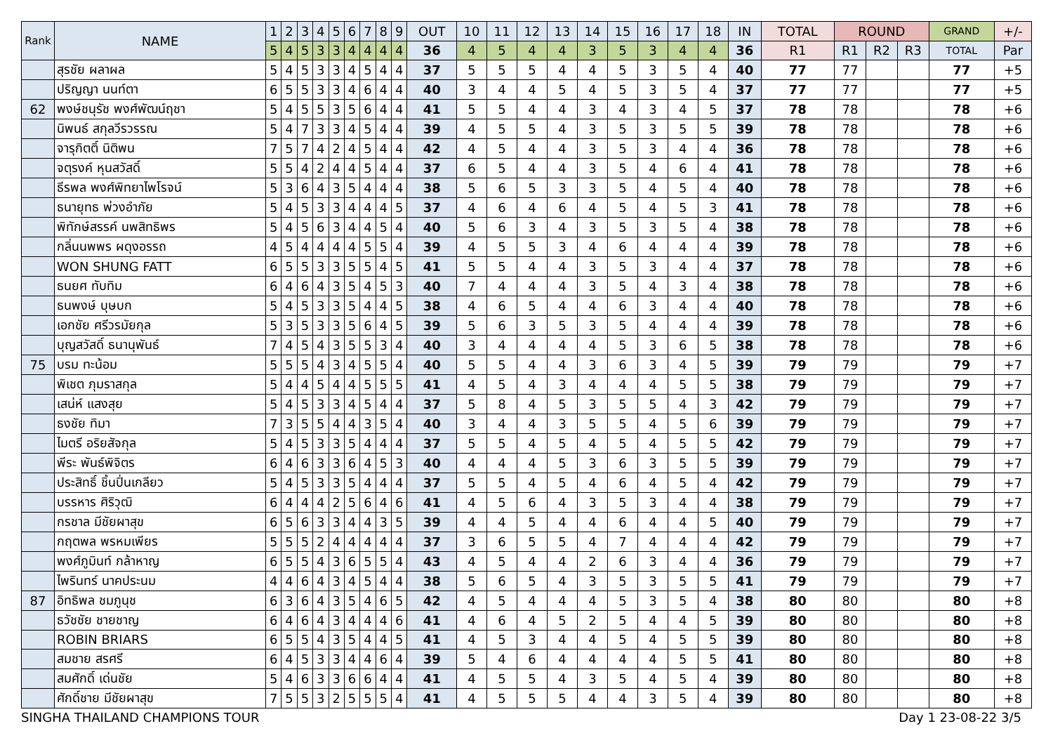| Rank | NAME | 1 | 2 | 3 | 4 | 5 | 6 | 7 | 8 | 9 | OUT | 10 | 11 | 12 | 13 | 14 | 15 | 16 | 17 | 18 | IN | TOTAL | ROUND | | | GRAND | +/- |
| --- | --- | --- | --- | --- | --- | --- | --- | --- | --- | --- | --- | --- | --- | --- | --- | --- | --- | --- | --- | --- | --- | --- | --- | --- | --- | --- | --- |
| | | 5 | 4 | 5 | 3 | 3 | 4 | 4 | 4 | 4 | 36 | 4 | 5 | 4 | 4 | 3 | 5 | 3 | 4 | 4 | 36 | R1 | R1 | R2 | R3 | TOTAL | Par |
| | สุรชัย ผลาผล | 5 | 4 | 5 | 3 | 3 | 4 | 5 | 4 | 4 | 37 | 5 | 5 | 5 | 4 | 4 | 5 | 3 | 5 | 4 | 40 | 77 | 77 | | | 77 | +5 |
| | ปริญญา นนท์ตา | 6 | 5 | 5 | 3 | 3 | 4 | 6 | 4 | 4 | 40 | 3 | 4 | 4 | 5 | 4 | 5 | 3 | 5 | 4 | 37 | 77 | 77 | | | 77 | +5 |
| 62 | พงษ์ชนุรัช พงศ์พัฒน์ฤชา | 5 | 4 | 5 | 5 | 3 | 5 | 6 | 4 | 4 | 41 | 5 | 5 | 4 | 4 | 3 | 4 | 3 | 4 | 5 | 37 | 78 | 78 | | | 78 | +6 |
| | นิพนธ์ สกุลวีรวรรณ | 5 | 4 | 7 | 3 | 3 | 4 | 5 | 4 | 4 | 39 | 4 | 5 | 5 | 4 | 3 | 5 | 3 | 5 | 5 | 39 | 78 | 78 | | | 78 | +6 |
| | จารุกิตติ์ นิติพน | 7 | 5 | 7 | 4 | 2 | 4 | 5 | 4 | 4 | 42 | 4 | 5 | 4 | 4 | 3 | 5 | 3 | 4 | 4 | 36 | 78 | 78 | | | 78 | +6 |
| | จตุรงค์ หุนสวัสดิ์ | 5 | 5 | 4 | 2 | 4 | 4 | 5 | 4 | 4 | 37 | 6 | 5 | 4 | 4 | 3 | 5 | 4 | 6 | 4 | 41 | 78 | 78 | | | 78 | +6 |
| | ธีรพล พงศ์พิทยาไพโรจน์ | 5 | 3 | 6 | 4 | 3 | 5 | 4 | 4 | 4 | 38 | 5 | 6 | 5 | 3 | 3 | 5 | 4 | 5 | 4 | 40 | 78 | 78 | | | 78 | +6 |
| | ธนายุทธ พ่วงอำภัย | 5 | 4 | 5 | 3 | 3 | 4 | 4 | 4 | 5 | 37 | 4 | 6 | 4 | 6 | 4 | 5 | 4 | 5 | 3 | 41 | 78 | 78 | | | 78 | +6 |
| | พิทักษ์สรรค์ นพสิทธิพร | 5 | 4 | 5 | 6 | 3 | 4 | 4 | 5 | 4 | 40 | 5 | 6 | 3 | 4 | 3 | 5 | 3 | 5 | 4 | 38 | 78 | 78 | | | 78 | +6 |
| | กลิ่นนพพร ผดุงอรรถ | 4 | 5 | 4 | 4 | 4 | 4 | 5 | 5 | 4 | 39 | 4 | 5 | 5 | 3 | 4 | 6 | 4 | 4 | 4 | 39 | 78 | 78 | | | 78 | +6 |
| | WON SHUNG FATT | 6 | 5 | 5 | 3 | 3 | 5 | 5 | 4 | 5 | 41 | 5 | 5 | 4 | 4 | 3 | 5 | 3 | 4 | 4 | 37 | 78 | 78 | | | 78 | +6 |
| | ธนยศ ทับทิม | 6 | 4 | 6 | 4 | 3 | 5 | 4 | 5 | 3 | 40 | 7 | 4 | 4 | 4 | 3 | 5 | 4 | 3 | 4 | 38 | 78 | 78 | | | 78 | +6 |
| | ธนพงษ์ บุษบก | 5 | 4 | 5 | 3 | 3 | 5 | 4 | 4 | 5 | 38 | 4 | 6 | 5 | 4 | 4 | 6 | 3 | 4 | 4 | 40 | 78 | 78 | | | 78 | +6 |
| | เอกชัย ศรีวรมัยกุล | 5 | 3 | 5 | 3 | 3 | 5 | 6 | 4 | 5 | 39 | 5 | 6 | 3 | 5 | 3 | 5 | 4 | 4 | 4 | 39 | 78 | 78 | | | 78 | +6 |
| | บุญสวัสดิ์ ธนานุพันธ์ | 7 | 4 | 5 | 4 | 3 | 5 | 5 | 3 | 4 | 40 | 3 | 4 | 4 | 4 | 4 | 5 | 3 | 6 | 5 | 38 | 78 | 78 | | | 78 | +6 |
| 75 | บรม ทะน้อม | 5 | 5 | 5 | 4 | 3 | 4 | 5 | 5 | 4 | 40 | 5 | 5 | 4 | 4 | 3 | 6 | 3 | 4 | 5 | 39 | 79 | 79 | | | 79 | +7 |
| | พิเชต ภุมราสกุล | 5 | 4 | 4 | 5 | 4 | 4 | 5 | 5 | 5 | 41 | 4 | 5 | 4 | 3 | 4 | 4 | 4 | 5 | 5 | 38 | 79 | 79 | | | 79 | +7 |
| | เสน่ห์ แสงสุย | 5 | 4 | 5 | 3 | 3 | 4 | 5 | 4 | 4 | 37 | 5 | 8 | 4 | 5 | 3 | 5 | 5 | 4 | 3 | 42 | 79 | 79 | | | 79 | +7 |
| | ธงชัย ทิมา | 7 | 3 | 5 | 5 | 4 | 4 | 3 | 5 | 4 | 40 | 3 | 4 | 4 | 3 | 5 | 5 | 4 | 5 | 6 | 39 | 79 | 79 | | | 79 | +7 |
| | ไมตรี อริยสัจกุล | 5 | 4 | 5 | 3 | 3 | 5 | 4 | 4 | 4 | 37 | 5 | 5 | 4 | 5 | 4 | 5 | 4 | 5 | 5 | 42 | 79 | 79 | | | 79 | +7 |
| | พีระ พันธ์พิจิตร | 6 | 4 | 6 | 3 | 3 | 6 | 4 | 5 | 3 | 40 | 4 | 4 | 4 | 5 | 3 | 6 | 3 | 5 | 5 | 39 | 79 | 79 | | | 79 | +7 |
| | ประสิทธิ์ ชิ้นปิ่นเกลียว | 5 | 4 | 5 | 3 | 3 | 5 | 4 | 4 | 4 | 37 | 5 | 5 | 4 | 5 | 4 | 6 | 4 | 5 | 4 | 42 | 79 | 79 | | | 79 | +7 |
| | บรรหาร ศิริวุฒิ | 6 | 4 | 4 | 4 | 2 | 5 | 6 | 4 | 6 | 41 | 4 | 5 | 6 | 4 | 3 | 5 | 3 | 4 | 4 | 38 | 79 | 79 | | | 79 | +7 |
| | กรชาล มีชัยผาสุข | 6 | 5 | 6 | 3 | 3 | 4 | 4 | 3 | 5 | 39 | 4 | 4 | 5 | 4 | 4 | 6 | 4 | 4 | 5 | 40 | 79 | 79 | | | 79 | +7 |
| | กฤตพล พรหมเพียร | 5 | 5 | 5 | 2 | 4 | 4 | 4 | 4 | 4 | 37 | 3 | 6 | 5 | 5 | 4 | 7 | 4 | 4 | 4 | 42 | 79 | 79 | | | 79 | +7 |
| | พงศ์ภูมินท์ กล้าหาญ | 6 | 5 | 5 | 4 | 3 | 6 | 5 | 5 | 4 | 43 | 4 | 5 | 4 | 4 | 2 | 6 | 3 | 4 | 4 | 36 | 79 | 79 | | | 79 | +7 |
| | ไพรินทร์ นาคประนม | 4 | 4 | 6 | 4 | 3 | 4 | 5 | 4 | 4 | 38 | 5 | 6 | 5 | 4 | 3 | 5 | 3 | 5 | 5 | 41 | 79 | 79 | | | 79 | +7 |
| 87 | อิทธิพล ชมภูนุช | 6 | 3 | 6 | 4 | 3 | 5 | 4 | 6 | 5 | 42 | 4 | 5 | 4 | 4 | 4 | 5 | 3 | 5 | 4 | 38 | 80 | 80 | | | 80 | +8 |
| | ธวัชชัย ชายชาญ | 6 | 4 | 6 | 4 | 3 | 4 | 4 | 4 | 6 | 41 | 4 | 6 | 4 | 5 | 2 | 5 | 4 | 4 | 5 | 39 | 80 | 80 | | | 80 | +8 |
| | ROBIN BRIARS | 6 | 5 | 5 | 4 | 3 | 5 | 4 | 4 | 5 | 41 | 4 | 5 | 3 | 4 | 4 | 5 | 4 | 5 | 5 | 39 | 80 | 80 | | | 80 | +8 |
| | สมชาย สรศรี | 6 | 4 | 5 | 3 | 3 | 4 | 4 | 6 | 4 | 39 | 5 | 4 | 6 | 4 | 4 | 4 | 4 | 5 | 5 | 41 | 80 | 80 | | | 80 | +8 |
| | สมศักดิ์ เด่นชัย | 5 | 4 | 6 | 3 | 3 | 6 | 6 | 4 | 4 | 41 | 4 | 5 | 5 | 4 | 3 | 5 | 4 | 5 | 4 | 39 | 80 | 80 | | | 80 | +8 |
| | ศักดิ์ชาย มีชัยผาสุข | 7 | 5 | 5 | 3 | 2 | 5 | 5 | 5 | 4 | 41 | 4 | 5 | 5 | 5 | 4 | 4 | 3 | 5 | 4 | 39 | 80 | 80 | | | 80 | +8 |
SINGHA THAILAND CHAMPIONS TOUR Day 1 23-08-22 3/5